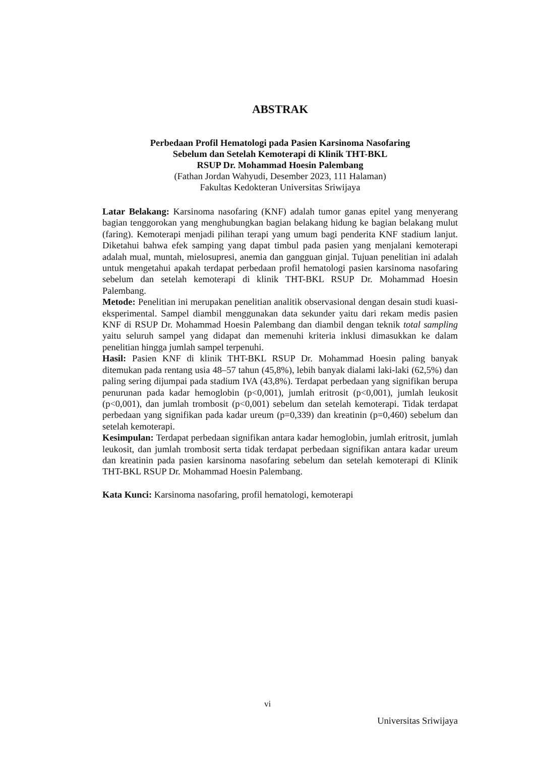ABSTRAK
Perbedaan Profil Hematologi pada Pasien Karsinoma Nasofaring
Sebelum dan Setelah Kemoterapi di Klinik THT-BKL
RSUP Dr. Mohammad Hoesin Palembang
(Fathan Jordan Wahyudi, Desember 2023, 111 Halaman)
Fakultas Kedokteran Universitas Sriwijaya
Latar Belakang: Karsinoma nasofaring (KNF) adalah tumor ganas epitel yang menyerang bagian tenggorokan yang menghubungkan bagian belakang hidung ke bagian belakang mulut (faring). Kemoterapi menjadi pilihan terapi yang umum bagi penderita KNF stadium lanjut. Diketahui bahwa efek samping yang dapat timbul pada pasien yang menjalani kemoterapi adalah mual, muntah, mielosupresi, anemia dan gangguan ginjal. Tujuan penelitian ini adalah untuk mengetahui apakah terdapat perbedaan profil hematologi pasien karsinoma nasofaring sebelum dan setelah kemoterapi di klinik THT-BKL RSUP Dr. Mohammad Hoesin Palembang.
Metode: Penelitian ini merupakan penelitian analitik observasional dengan desain studi kuasi-eksperimental. Sampel diambil menggunakan data sekunder yaitu dari rekam medis pasien KNF di RSUP Dr. Mohammad Hoesin Palembang dan diambil dengan teknik total sampling yaitu seluruh sampel yang didapat dan memenuhi kriteria inklusi dimasukkan ke dalam penelitian hingga jumlah sampel terpenuhi.
Hasil: Pasien KNF di klinik THT-BKL RSUP Dr. Mohammad Hoesin paling banyak ditemukan pada rentang usia 48–57 tahun (45,8%), lebih banyak dialami laki-laki (62,5%) dan paling sering dijumpai pada stadium IVA (43,8%). Terdapat perbedaan yang signifikan berupa penurunan pada kadar hemoglobin (p<0,001), jumlah eritrosit (p<0,001), jumlah leukosit (p<0,001), dan jumlah trombosit (p<0,001) sebelum dan setelah kemoterapi. Tidak terdapat perbedaan yang signifikan pada kadar ureum (p=0,339) dan kreatinin (p=0,460) sebelum dan setelah kemoterapi.
Kesimpulan: Terdapat perbedaan signifikan antara kadar hemoglobin, jumlah eritrosit, jumlah leukosit, dan jumlah trombosit serta tidak terdapat perbedaan signifikan antara kadar ureum dan kreatinin pada pasien karsinoma nasofaring sebelum dan setelah kemoterapi di Klinik THT-BKL RSUP Dr. Mohammad Hoesin Palembang.
Kata Kunci: Karsinoma nasofaring, profil hematologi, kemoterapi
vi
Universitas Sriwijaya